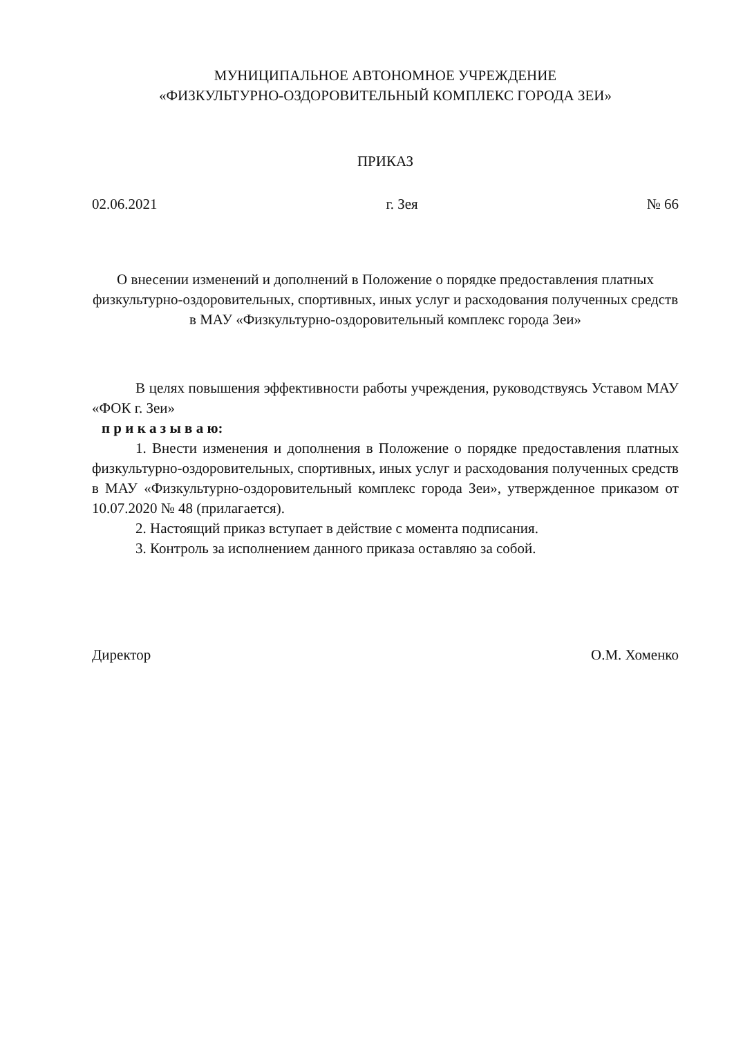МУНИЦИПАЛЬНОЕ АВТОНОМНОЕ УЧРЕЖДЕНИЕ
«ФИЗКУЛЬТУРНО-ОЗДОРОВИТЕЛЬНЫЙ КОМПЛЕКС ГОРОДА ЗЕИ»
ПРИКАЗ
02.06.2021 г. Зея № 66
О внесении изменений и дополнений в Положение о порядке предоставления платных физкультурно-оздоровительных, спортивных, иных услуг и расходования полученных средств в МАУ «Физкультурно-оздоровительный комплекс города Зеи»
В целях повышения эффективности работы учреждения, руководствуясь Уставом МАУ «ФОК г. Зеи»
п р и к а з ы в а ю:
1. Внести изменения и дополнения в Положение о порядке предоставления платных физкультурно-оздоровительных, спортивных, иных услуг и расходования полученных средств в МАУ «Физкультурно-оздоровительный комплекс города Зеи», утвержденное приказом от 10.07.2020 № 48 (прилагается).
2. Настоящий приказ вступает в действие с момента подписания.
3. Контроль за исполнением данного приказа оставляю за собой.
Директор О.М. Хоменко